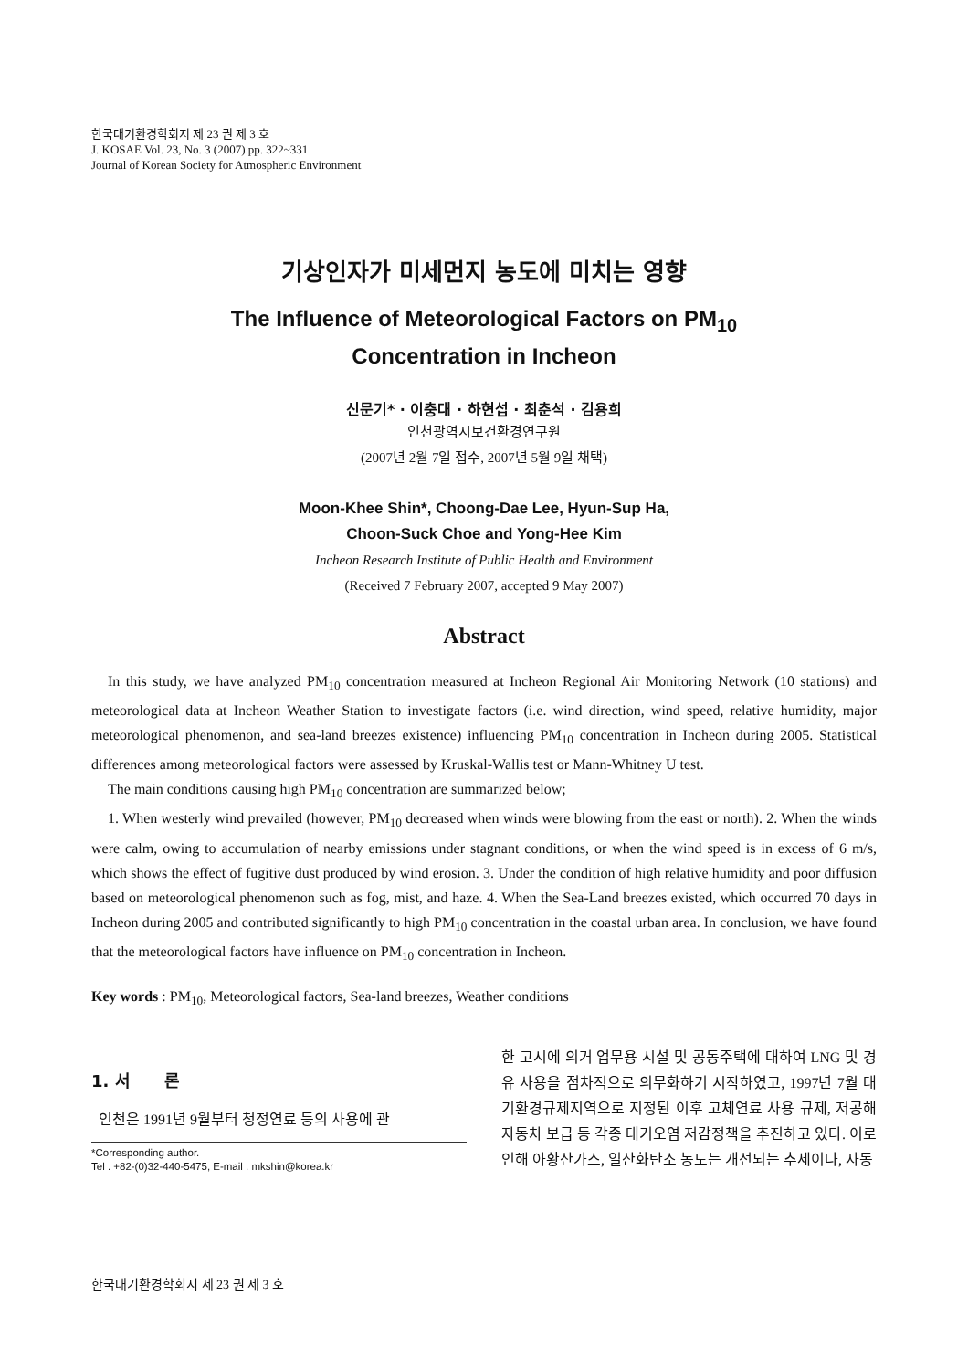한국대기환경학회지 제 23 권 제 3 호
J. KOSAE Vol. 23, No. 3 (2007) pp. 322~331
Journal of Korean Society for Atmospheric Environment
기상인자가 미세먼지 농도에 미치는 영향
The Influence of Meteorological Factors on PM<sub>10</sub>
Concentration in Incheon
신문기* · 이충대 · 하현섭 · 최춘석 · 김용희
인천광역시보건환경연구원
(2007년 2월 7일 접수, 2007년 5월 9일 채택)
Moon-Khee Shin*, Choong-Dae Lee, Hyun-Sup Ha,
Choon-Suck Choe and Yong-Hee Kim
Incheon Research Institute of Public Health and Environment
(Received 7 February 2007, accepted 9 May 2007)
Abstract
In this study, we have analyzed PM<sub>10</sub> concentration measured at Incheon Regional Air Monitoring Network (10 stations) and meteorological data at Incheon Weather Station to investigate factors (i.e. wind direction, wind speed, relative humidity, major meteorological phenomenon, and sea-land breezes existence) influencing PM<sub>10</sub> concentration in Incheon during 2005. Statistical differences among meteorological factors were assessed by Kruskal-Wallis test or Mann-Whitney U test.
The main conditions causing high PM<sub>10</sub> concentration are summarized below;
1. When westerly wind prevailed (however, PM<sub>10</sub> decreased when winds were blowing from the east or north). 2. When the winds were calm, owing to accumulation of nearby emissions under stagnant conditions, or when the wind speed is in excess of 6 m/s, which shows the effect of fugitive dust produced by wind erosion. 3. Under the condition of high relative humidity and poor diffusion based on meteorological phenomenon such as fog, mist, and haze. 4. When the Sea-Land breezes existed, which occurred 70 days in Incheon during 2005 and contributed significantly to high PM<sub>10</sub> concentration in the coastal urban area. In conclusion, we have found that the meteorological factors have influence on PM<sub>10</sub> concentration in Incheon.
Key words : PM<sub>10</sub>, Meteorological factors, Sea-land breezes, Weather conditions
1. 서 론
인천은 1991년 9월부터 청정연료 등의 사용에 관
*Corresponding author.
Tel : +82-(0)32-440-5475, E-mail : mkshin@korea.kr
한 고시에 의거 업무용 시설 및 공동주택에 대하여 LNG 및 경유 사용을 점차적으로 의무화하기 시작하였고, 1997년 7월 대기환경규제지역으로 지정된 이후 고체연료 사용 규제, 저공해 자동차 보급 등 각종 대기오염 저감정책을 추진하고 있다. 이로 인해 아황산가스, 일산화탄소 농도는 개선되는 추세이나, 자동
한국대기환경학회지 제 23 권 제 3 호